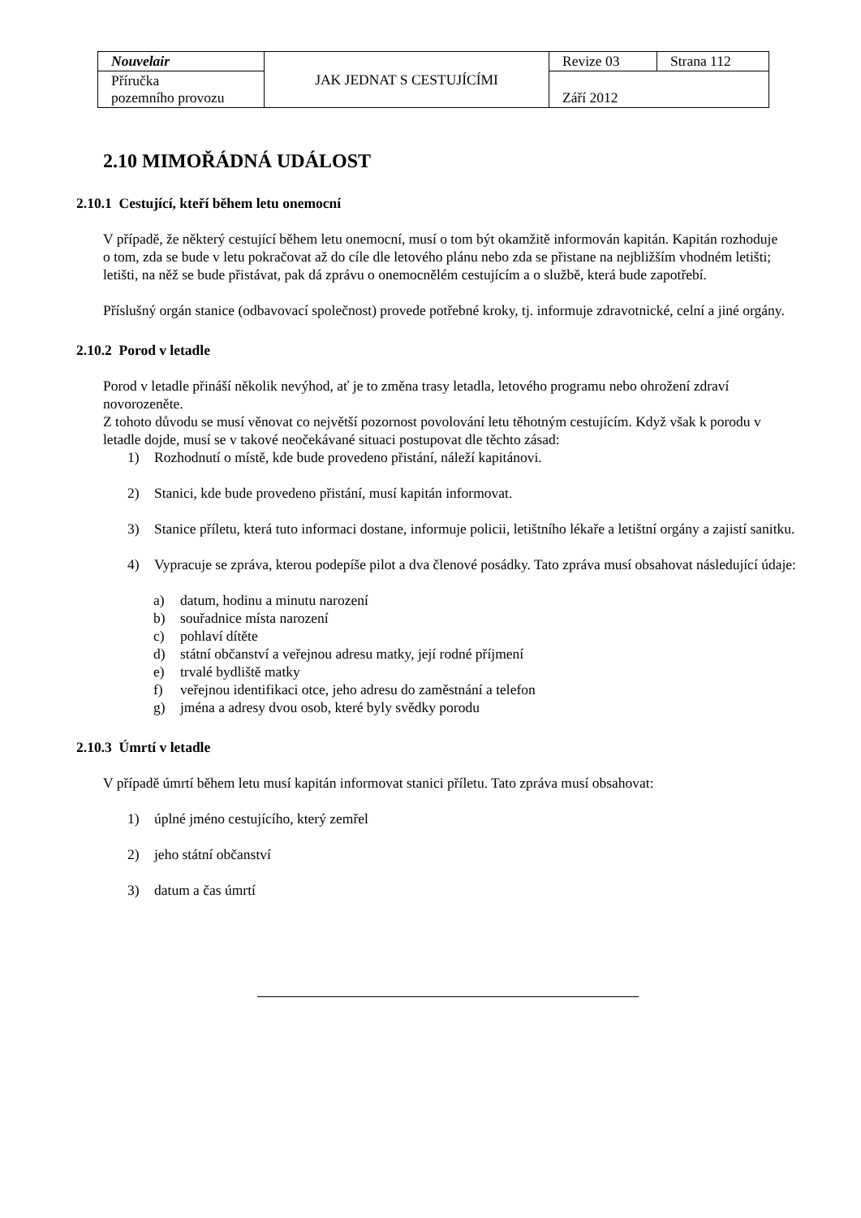| Nouvelair | JAK JEDNAT S CESTUJÍCÍMI | Revize 03 | Strana 112 |
| Příručka pozemního provozu | | Září 2012 | |
2.10 MIMOŘÁDNÁ UDÁLOST
2.10.1 Cestující, kteří během letu onemocní
V případě, že některý cestující během letu onemocní, musí o tom být okamžitě informován kapitán. Kapitán rozhoduje o tom, zda se bude v letu pokračovat až do cíle dle letového plánu nebo zda se přistane na nejbližším vhodném letišti; letišti, na něž se bude přistávat, pak dá zprávu o onemocnělém cestujícím a o službě, která bude zapotřebí.
Příslušný orgán stanice (odbavovací společnost) provede potřebné kroky, tj. informuje zdravotnické, celní a jiné orgány.
2.10.2 Porod v letadle
Porod v letadle přináší několik nevýhod, ať je to změna trasy letadla, letového programu nebo ohrožení zdraví novorozeněte.
Z tohoto důvodu se musí věnovat co největší pozornost povolování letu těhotným cestujícím. Když však k porodu v letadle dojde, musí se v takové neočekávané situaci postupovat dle těchto zásad:
1) Rozhodnutí o místě, kde bude provedeno přistání, náleží kapitánovi.
2) Stanici, kde bude provedeno přistání, musí kapitán informovat.
3) Stanice příletu, která tuto informaci dostane, informuje policii, letištního lékaře a letištní orgány a zajistí sanitku.
4) Vypracuje se zpráva, kterou podepíše pilot a dva členové posádky. Tato zpráva musí obsahovat následující údaje:
a) datum, hodinu a minutu narození
b) souřadnice místa narození
c) pohlaví dítěte
d) státní občanství a veřejnou adresu matky, její rodné příjmení
e) trvalé bydliště matky
f) veřejnou identifikaci otce, jeho adresu do zaměstnání a telefon
g) jména a adresy dvou osob, které byly svědky porodu
2.10.3 Úmrtí v letadle
V případě úmrtí během letu musí kapitán informovat stanici příletu. Tato zpráva musí obsahovat:
1) úplné jméno cestujícího, který zemřel
2) jeho státní občanství
3) datum a čas úmrtí